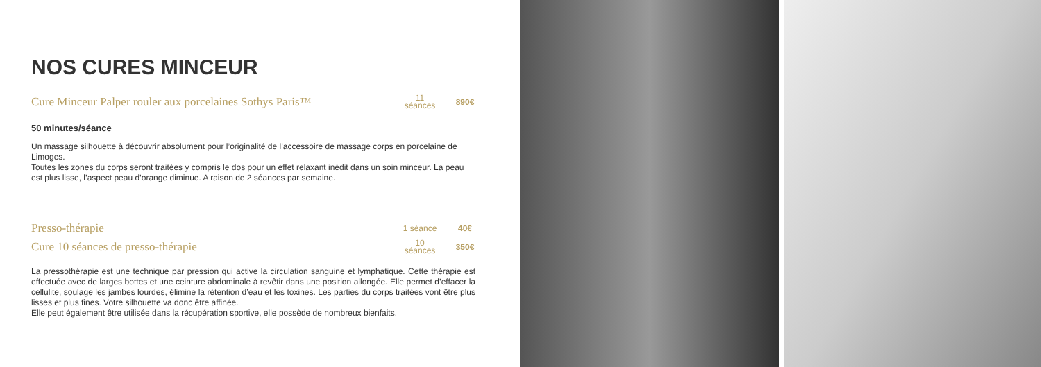NOS CURES MINCEUR
Cure Minceur Palper rouler aux porcelaines Sothys Paris™
11
séances
890€
50 minutes/séance
Un massage silhouette à découvrir absolument pour l’originalité de l’accessoire de massage corps en porcelaine de Limoges.
Toutes les zones du corps seront traitées y compris le dos pour un effet relaxant inédit dans un soin minceur. La peau est plus lisse, l’aspect peau d’orange diminue. A raison de 2 séances par semaine.
Presso-thérapie
1 séance
40€
Cure 10 séances de presso-thérapie
10
séances
350€
La pressothérapie est une technique par pression qui active la circulation sanguine et lymphatique. Cette thérapie est effectuée avec de larges bottes et une ceinture abdominale à revêtir dans une position allongée. Elle permet d’effacer la cellulite, soulage les jambes lourdes, élimine la rétention d’eau et les toxines. Les parties du corps traitées vont être plus lisses et plus fines. Votre silhouette va donc être affinée.
Elle peut également être utilisée dans la récupération sportive, elle possède de nombreux bienfaits.